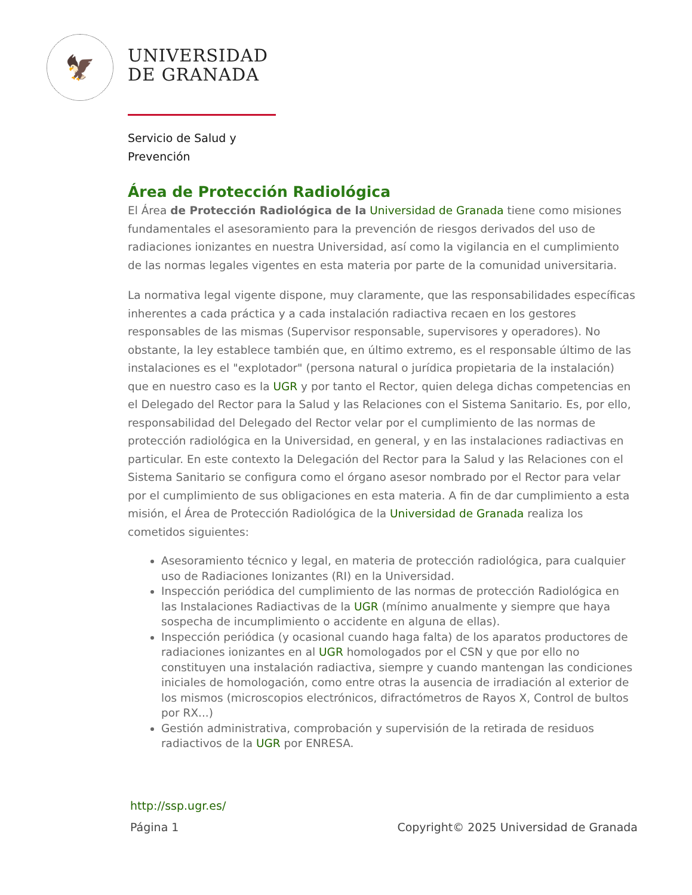🦅
UNIVERSIDAD
DE GRANADA
Servicio de Salud y
Prevención
Área de Protección Radiológica
El Área de Protección Radiológica de la Universidad de Granada tiene como misiones fundamentales el asesoramiento para la prevención de riesgos derivados del uso de radiaciones ionizantes en nuestra Universidad, así como la vigilancia en el cumplimiento de las normas legales vigentes en esta materia por parte de la comunidad universitaria.
La normativa legal vigente dispone, muy claramente, que las responsabilidades específicas inherentes a cada práctica y a cada instalación radiactiva recaen en los gestores responsables de las mismas (Supervisor responsable, supervisores y operadores). No obstante, la ley establece también que, en último extremo, es el responsable último de las instalaciones es el "explotador" (persona natural o jurídica propietaria de la instalación) que en nuestro caso es la UGR y por tanto el Rector, quien delega dichas competencias en el Delegado del Rector para la Salud y las Relaciones con el Sistema Sanitario. Es, por ello, responsabilidad del Delegado del Rector velar por el cumplimiento de las normas de protección radiológica en la Universidad, en general, y en las instalaciones radiactivas en particular. En este contexto la Delegación del Rector para la Salud y las Relaciones con el Sistema Sanitario se configura como el órgano asesor nombrado por el Rector para velar por el cumplimiento de sus obligaciones en esta materia. A fin de dar cumplimiento a esta misión, el Área de Protección Radiológica de la Universidad de Granada realiza los cometidos siguientes:
Asesoramiento técnico y legal, en materia de protección radiológica, para cualquier uso de Radiaciones Ionizantes (RI) en la Universidad.
Inspección periódica del cumplimiento de las normas de protección Radiológica en las Instalaciones Radiactivas de la UGR (mínimo anualmente y siempre que haya sospecha de incumplimiento o accidente en alguna de ellas).
Inspección periódica (y ocasional cuando haga falta) de los aparatos productores de radiaciones ionizantes en al UGR homologados por el CSN y que por ello no constituyen una instalación radiactiva, siempre y cuando mantengan las condiciones iniciales de homologación, como entre otras la ausencia de irradiación al exterior de los mismos (microscopios electrónicos, difractómetros de Rayos X, Control de bultos por RX...)
Gestión administrativa, comprobación y supervisión de la retirada de residuos radiactivos de la UGR por ENRESA.
http://ssp.ugr.es/
Página 1 Copyright© 2025 Universidad de Granada